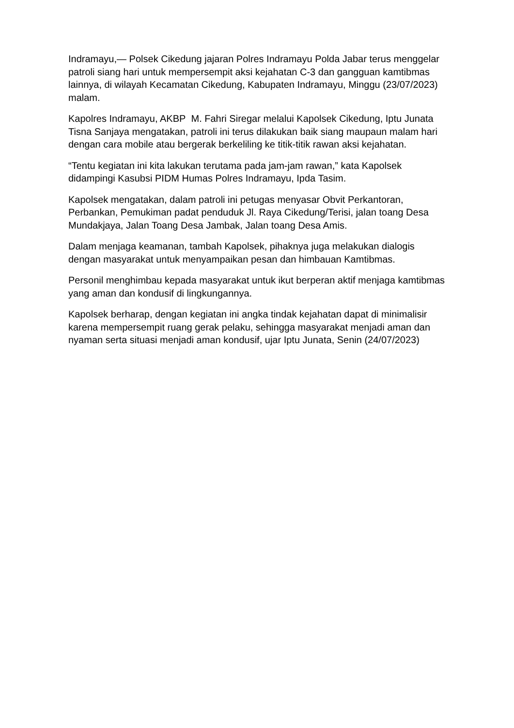Indramayu,— Polsek Cikedung jajaran Polres Indramayu Polda Jabar terus menggelar patroli siang hari untuk mempersempit aksi kejahatan C-3 dan gangguan kamtibmas lainnya, di wilayah Kecamatan Cikedung, Kabupaten Indramayu, Minggu (23/07/2023) malam.
Kapolres Indramayu, AKBP M. Fahri Siregar melalui Kapolsek Cikedung, Iptu Junata Tisna Sanjaya mengatakan, patroli ini terus dilakukan baik siang maupaun malam hari dengan cara mobile atau bergerak berkeliling ke titik-titik rawan aksi kejahatan.
“Tentu kegiatan ini kita lakukan terutama pada jam-jam rawan,” kata Kapolsek didampingi Kasubsi PIDM Humas Polres Indramayu, Ipda Tasim.
Kapolsek mengatakan, dalam patroli ini petugas menyasar Obvit Perkantoran, Perbankan, Pemukiman padat penduduk Jl. Raya Cikedung/Terisi, jalan toang Desa Mundakjaya, Jalan Toang Desa Jambak, Jalan toang Desa Amis.
Dalam menjaga keamanan, tambah Kapolsek, pihaknya juga melakukan dialogis dengan masyarakat untuk menyampaikan pesan dan himbauan Kamtibmas.
Personil menghimbau kepada masyarakat untuk ikut berperan aktif menjaga kamtibmas yang aman dan kondusif di lingkungannya.
Kapolsek berharap, dengan kegiatan ini angka tindak kejahatan dapat di minimalisir karena mempersempit ruang gerak pelaku, sehingga masyarakat menjadi aman dan nyaman serta situasi menjadi aman kondusif, ujar Iptu Junata, Senin (24/07/2023)